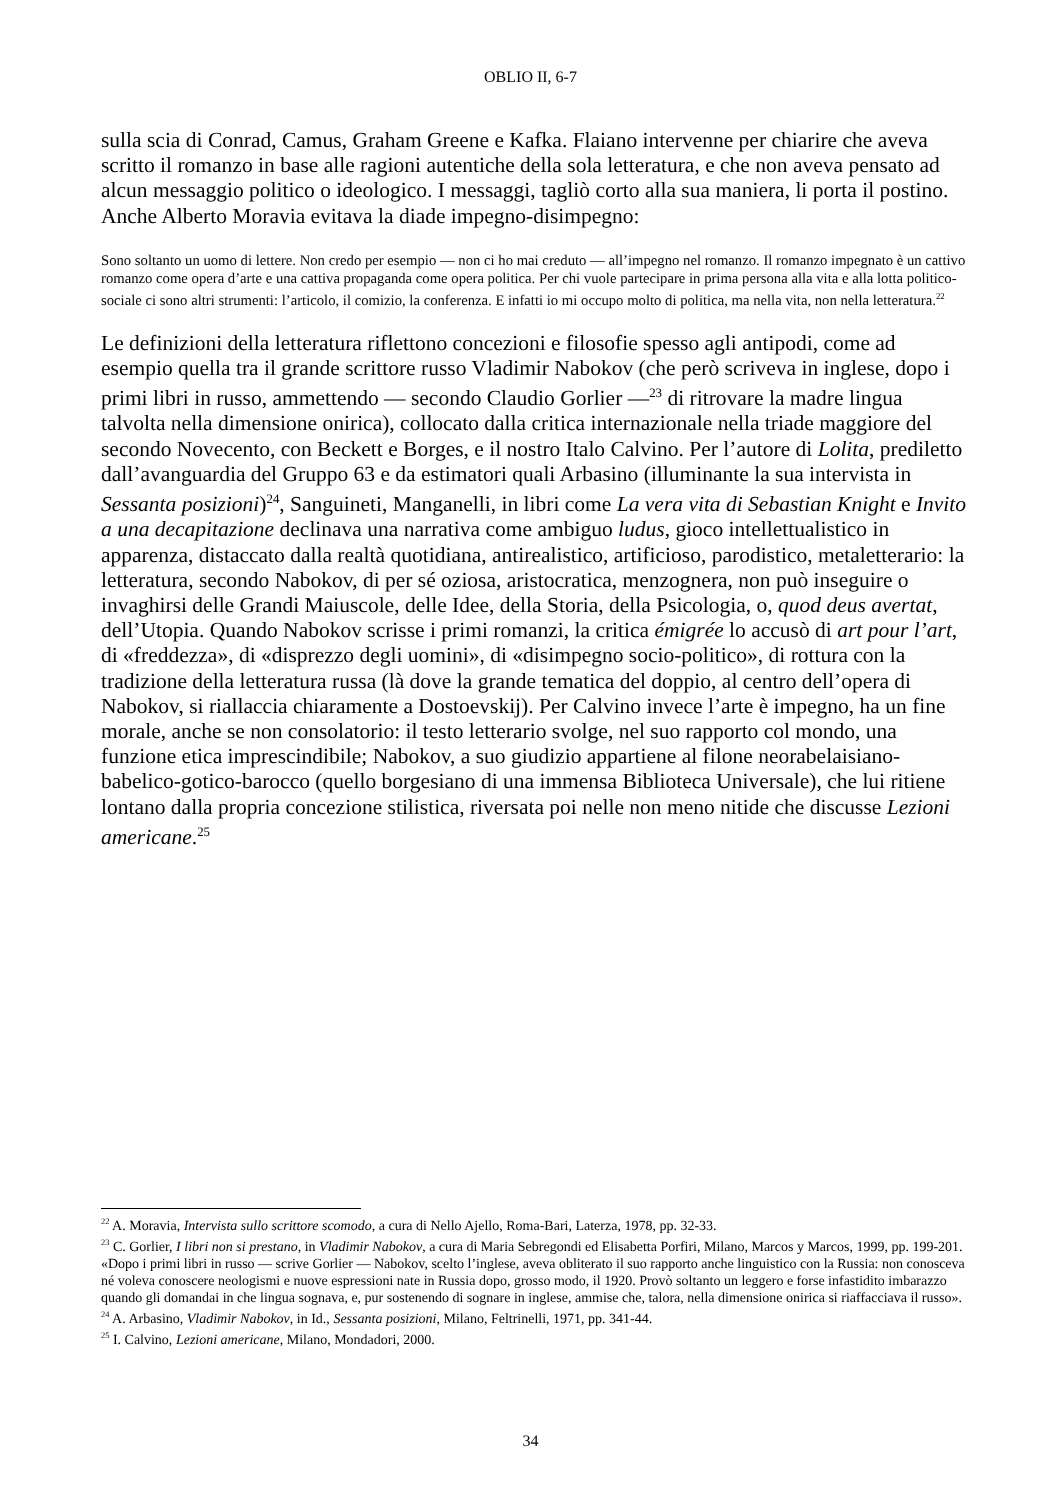OBLIO II, 6-7
sulla scia di Conrad, Camus, Graham Greene e Kafka. Flaiano intervenne per chiarire che aveva scritto il romanzo in base alle ragioni autentiche della sola letteratura, e che non aveva pensato ad alcun messaggio politico o ideologico. I messaggi, tagliò corto alla sua maniera, li porta il postino. Anche Alberto Moravia evitava la diade impegno-disimpegno:
Sono soltanto un uomo di lettere. Non credo per esempio — non ci ho mai creduto — all’impegno nel romanzo. Il romanzo impegnato è un cattivo romanzo come opera d’arte e una cattiva propaganda come opera politica. Per chi vuole partecipare in prima persona alla vita e alla lotta politico-sociale ci sono altri strumenti: l’articolo, il comizio, la conferenza. E infatti io mi occupo molto di politica, ma nella vita, non nella letteratura.<sup>22</sup>
Le definizioni della letteratura riflettono concezioni e filosofie spesso agli antipodi, come ad esempio quella tra il grande scrittore russo Vladimir Nabokov (che però scriveva in inglese, dopo i primi libri in russo, ammettendo — secondo Claudio Gorlier —<sup>23</sup> di ritrovare la madre lingua talvolta nella dimensione onirica), collocato dalla critica internazionale nella triade maggiore del secondo Novecento, con Beckett e Borges, e il nostro Italo Calvino. Per l’autore di Lolita, prediletto dall’avanguardia del Gruppo 63 e da estimatori quali Arbasino (illuminante la sua intervista in Sessanta posizioni)<sup>24</sup>, Sanguineti, Manganelli, in libri come La vera vita di Sebastian Knight e Invito a una decapitazione declinava una narrativa come ambiguo ludus, gioco intellettualistico in apparenza, distaccato dalla realtà quotidiana, antirealistico, artificioso, parodistico, metaletterario: la letteratura, secondo Nabokov, di per sé oziosa, aristocratica, menzognera, non può inseguire o invaghirsi delle Grandi Maiuscole, delle Idee, della Storia, della Psicologia, o, quod deus avertat, dell’Utopia. Quando Nabokov scrisse i primi romanzi, la critica émigrée lo accusò di art pour l’art, di «freddezza», di «disprezzo degli uomini», di «disimpegno socio-politico», di rottura con la tradizione della letteratura russa (là dove la grande tematica del doppio, al centro dell’opera di Nabokov, si riallaccia chiaramente a Dostoevskij). Per Calvino invece l’arte è impegno, ha un fine morale, anche se non consolatorio: il testo letterario svolge, nel suo rapporto col mondo, una funzione etica imprescindibile; Nabokov, a suo giudizio appartiene al filone neorabelaisiano-babelico-gotico-barocco (quello borgesiano di una immensa Biblioteca Universale), che lui ritiene lontano dalla propria concezione stilistica, riversata poi nelle non meno nitide che discusse Lezioni americane.<sup>25</sup>
<sup>22</sup> A. Moravia, Intervista sullo scrittore scomodo, a cura di Nello Ajello, Roma-Bari, Laterza, 1978, pp. 32-33.
<sup>23</sup> C. Gorlier, I libri non si prestano, in Vladimir Nabokov, a cura di Maria Sebregondi ed Elisabetta Porfiri, Milano, Marcos y Marcos, 1999, pp. 199-201. «Dopo i primi libri in russo — scrive Gorlier — Nabokov, scelto l’inglese, aveva obliterato il suo rapporto anche linguistico con la Russia: non conosceva né voleva conoscere neologismi e nuove espressioni nate in Russia dopo, grosso modo, il 1920. Provò soltanto un leggero e forse infastidito imbarazzo quando gli domandai in che lingua sognava, e, pur sostenendo di sognare in inglese, ammise che, talora, nella dimensione onirica si riaffacciava il russo».
<sup>24</sup> A. Arbasino, Vladimir Nabokov, in Id., Sessanta posizioni, Milano, Feltrinelli, 1971, pp. 341-44.
<sup>25</sup> I. Calvino, Lezioni americane, Milano, Mondadori, 2000.
34